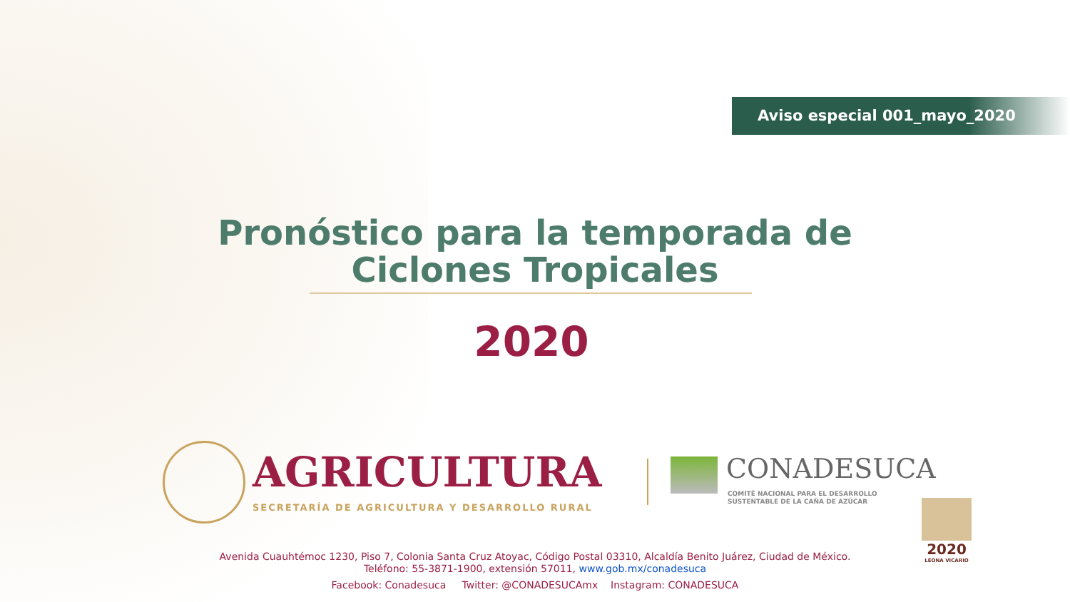Aviso especial 001_mayo_2020
Pronóstico para la temporada de Ciclones Tropicales
2020
AGRICULTURA
SECRETARÍA DE AGRICULTURA Y DESARROLLO RURAL
CONADESUCA
COMITÉ NACIONAL PARA EL DESARROLLO
SUSTENTABLE DE LA CAÑA DE AZÚCAR
2020
LEONA VICARIO
Avenida Cuauhtémoc 1230, Piso 7, Colonia Santa Cruz Atoyac, Código Postal 03310, Alcaldía Benito Juárez, Ciudad de México.
Teléfono: 55-3871-1900, extensión 57011, www.gob.mx/conadesuca
Facebook: Conadesuca Twitter: @CONADESUCAmx Instagram: CONADESUCA